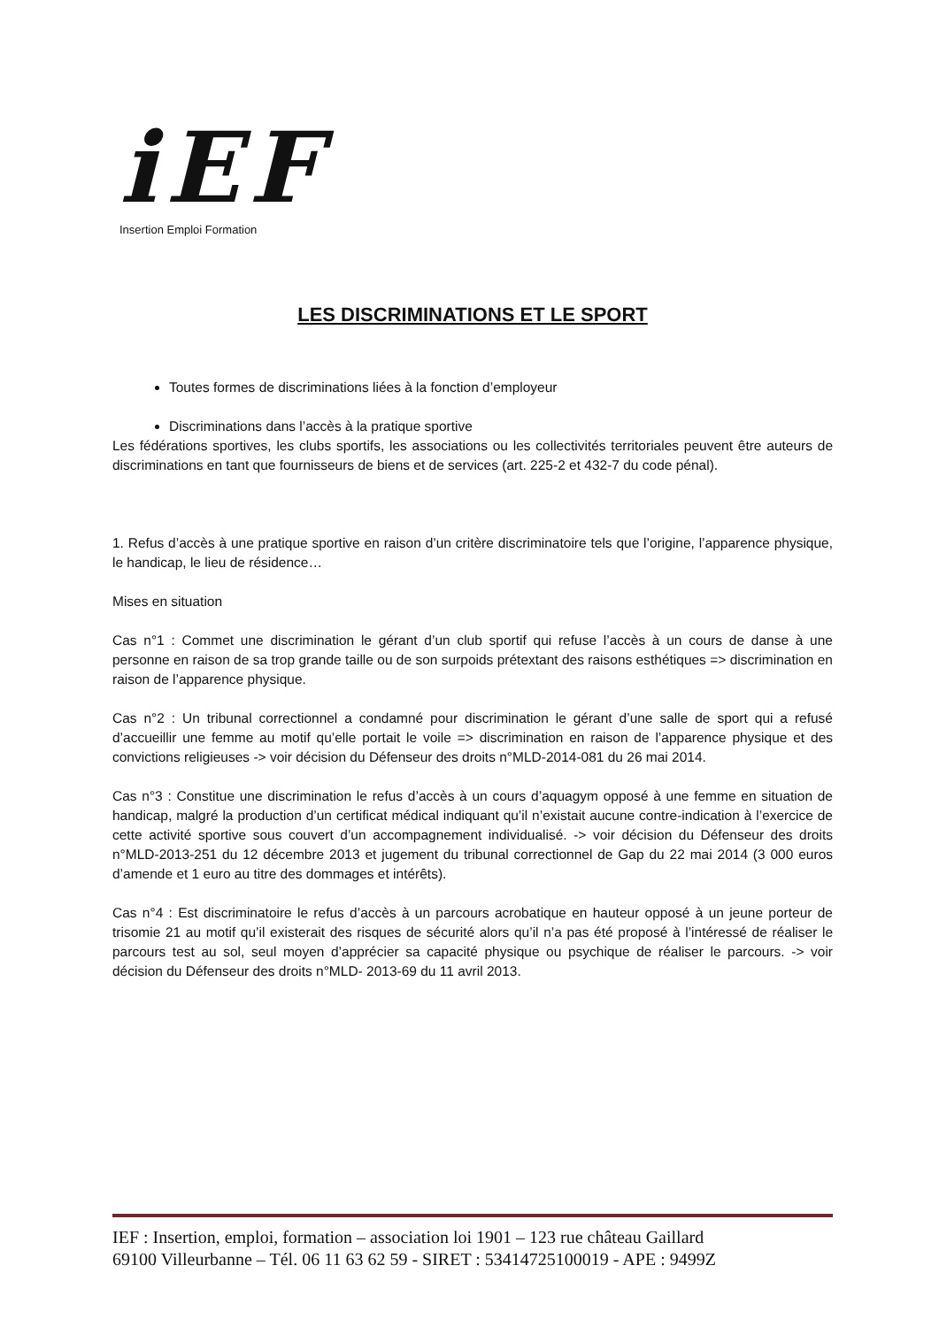iEF
Insertion Emploi Formation
LES DISCRIMINATIONS ET LE SPORT
Toutes formes de discriminations liées à la fonction d’employeur
Discriminations dans l’accès à la pratique sportive
Les fédérations sportives, les clubs sportifs, les associations ou les collectivités territoriales peuvent être auteurs de discriminations en tant que fournisseurs de biens et de services (art. 225-2 et 432-7 du code pénal).
1. Refus d’accès à une pratique sportive en raison d’un critère discriminatoire tels que l’origine, l’apparence physique, le handicap, le lieu de résidence…
Mises en situation
Cas n°1 : Commet une discrimination le gérant d’un club sportif qui refuse l’accès à un cours de danse à une personne en raison de sa trop grande taille ou de son surpoids prétextant des raisons esthétiques => discrimination en raison de l’apparence physique.
Cas n°2 : Un tribunal correctionnel a condamné pour discrimination le gérant d’une salle de sport qui a refusé d’accueillir une femme au motif qu’elle portait le voile => discrimination en raison de l’apparence physique et des convictions religieuses -> voir décision du Défenseur des droits n°MLD-2014-081 du 26 mai 2014.
Cas n°3 : Constitue une discrimination le refus d’accès à un cours d’aquagym opposé à une femme en situation de handicap, malgré la production d’un certificat médical indiquant qu’il n’existait aucune contre-indication à l’exercice de cette activité sportive sous couvert d’un accompagnement individualisé. -> voir décision du Défenseur des droits n°MLD-2013-251 du 12 décembre 2013 et jugement du tribunal correctionnel de Gap du 22 mai 2014 (3 000 euros d’amende et 1 euro au titre des dommages et intérêts).
Cas n°4 : Est discriminatoire le refus d’accès à un parcours acrobatique en hauteur opposé à un jeune porteur de trisomie 21 au motif qu’il existerait des risques de sécurité alors qu’il n’a pas été proposé à l’intéressé de réaliser le parcours test au sol, seul moyen d’apprécier sa capacité physique ou psychique de réaliser le parcours. -> voir décision du Défenseur des droits n°MLD- 2013-69 du 11 avril 2013.
IEF : Insertion, emploi, formation – association loi 1901 – 123 rue château Gaillard
69100 Villeurbanne – Tél. 06 11 63 62 59 - SIRET : 53414725100019 - APE : 9499Z